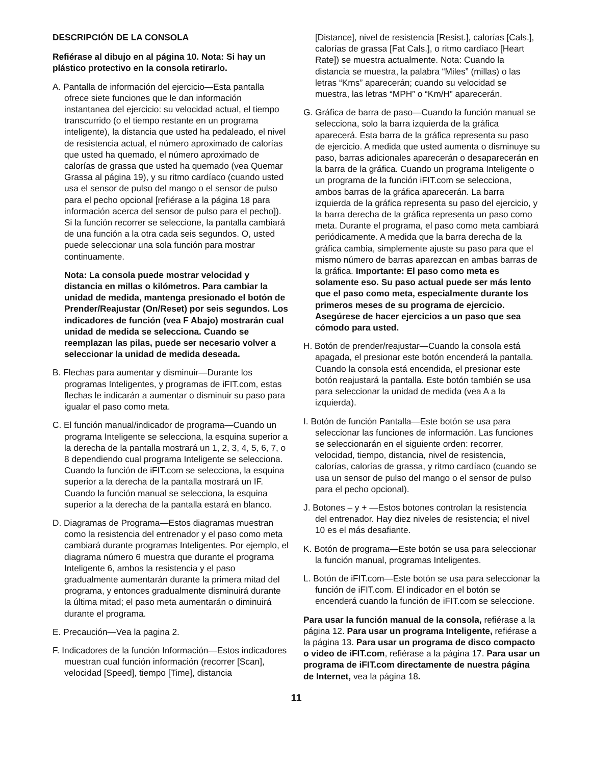DESCRIPCIÓN DE LA CONSOLA
Refiérase al dibujo en al página 10. Nota: Si hay un plástico protectivo en la consola retirarlo.
A. Pantalla de información del ejercicio—Esta pantalla ofrece siete funciones que le dan información instantanea del ejercicio: su velocidad actual, el tiempo transcurrido (o el tiempo restante en un programa inteligente), la distancia que usted ha pedaleado, el nivel de resistencia actual, el número aproximado de calorías que usted ha quemado, el número aproximado de calorías de grassa que usted ha quemado (vea Quemar Grassa al página 19), y su ritmo cardíaco (cuando usted usa el sensor de pulso del mango o el sensor de pulso para el pecho opcional [refiérase a la página 18 para información acerca del sensor de pulso para el pecho]). Si la función recorrer se seleccione, la pantalla cambiará de una función a la otra cada seis segundos. O, usted puede seleccionar una sola función para mostrar continuamente.
Nota: La consola puede mostrar velocidad y distancia en millas o kilómetros. Para cambiar la unidad de medida, mantenga presionado el botón de Prender/Reajustar (On/Reset) por seis segundos. Los indicadores de función (vea F Abajo) mostrarán cual unidad de medida se selecciona. Cuando se reemplazan las pilas, puede ser necesario volver a seleccionar la unidad de medida deseada.
B. Flechas para aumentar y disminuir—Durante los programas Inteligentes, y programas de iFIT.com, estas flechas le indicarán a aumentar o disminuir su paso para igualar el paso como meta.
C. El función manual/indicador de programa—Cuando un programa Inteligente se selecciona, la esquina superior a la derecha de la pantalla mostrará un 1, 2, 3, 4, 5, 6, 7, o 8 dependiendo cual programa Inteligente se selecciona. Cuando la función de iFIT.com se selecciona, la esquina superior a la derecha de la pantalla mostrará un IF. Cuando la función manual se selecciona, la esquina superior a la derecha de la pantalla estará en blanco.
D. Diagramas de Programa—Estos diagramas muestran como la resistencia del entrenador y el paso como meta cambiará durante programas Inteligentes. Por ejemplo, el diagrama número 6 muestra que durante el programa Inteligente 6, ambos la resistencia y el paso gradualmente aumentarán durante la primera mitad del programa, y entonces gradualmente disminuirá durante la última mitad; el paso meta aumentarán o diminuirá durante el programa.
E. Precaución—Vea la pagina 2.
F. Indicadores de la función Información—Estos indicadores muestran cual función información (recorrer [Scan], velocidad [Speed], tiempo [Time], distancia
[Distance], nivel de resistencia [Resist.], calorías [Cals.], calorías de grassa [Fat Cals.], o ritmo cardíaco [Heart Rate]) se muestra actualmente. Nota: Cuando la distancia se muestra, la palabra “Miles” (millas) o las letras “Kms” aparecerán; cuando su velocidad se muestra, las letras “MPH” o “Km/H” aparecerán.
G. Gráfica de barra de paso—Cuando la función manual se selecciona, solo la barra izquierda de la gráfica aparecerá. Esta barra de la gráfica representa su paso de ejercicio. A medida que usted aumenta o disminuye su paso, barras adicionales aparecerán o desaparecerán en la barra de la gráfica. Cuando un programa Inteligente o un programa de la función iFIT.com se selecciona, ambos barras de la gráfica aparecerán. La barra izquierda de la gráfica representa su paso del ejercicio, y la barra derecha de la gráfica representa un paso como meta. Durante el programa, el paso como meta cambiará periódicamente. A medida que la barra derecha de la gráfica cambia, simplemente ajuste su paso para que el mismo número de barras aparezcan en ambas barras de la gráfica. Importante: El paso como meta es solamente eso. Su paso actual puede ser más lento que el paso como meta, especialmente durante los primeros meses de su programa de ejercicio. Asegúrese de hacer ejercicios a un paso que sea cómodo para usted.
H. Botón de prender/reajustar—Cuando la consola está apagada, el presionar este botón encenderá la pantalla. Cuando la consola está encendida, el presionar este botón reajustará la pantalla. Este botón también se usa para seleccionar la unidad de medida (vea A a la izquierda).
I. Botón de función Pantalla—Este botón se usa para seleccionar las funciones de información. Las funciones se seleccionarán en el siguiente orden: recorrer, velocidad, tiempo, distancia, nivel de resistencia, calorías, calorías de grassa, y ritmo cardíaco (cuando se usa un sensor de pulso del mango o el sensor de pulso para el pecho opcional).
J. Botones – y + —Estos botones controlan la resistencia del entrenador. Hay diez niveles de resistencia; el nivel 10 es el más desafiante.
K. Botón de programa—Este botón se usa para seleccionar la función manual, programas Inteligentes.
L. Botón de iFIT.com—Este botón se usa para seleccionar la función de iFIT.com. El indicador en el botón se encenderá cuando la función de iFIT.com se seleccione.
Para usar la función manual de la consola, refiérase a la página 12. Para usar un programa Inteligente, refiérase a la página 13. Para usar un programa de disco compacto o video de iFIT.com, refiérase a la página 17. Para usar un programa de iFIT.com directamente de nuestra página de Internet, vea la página 18.
11